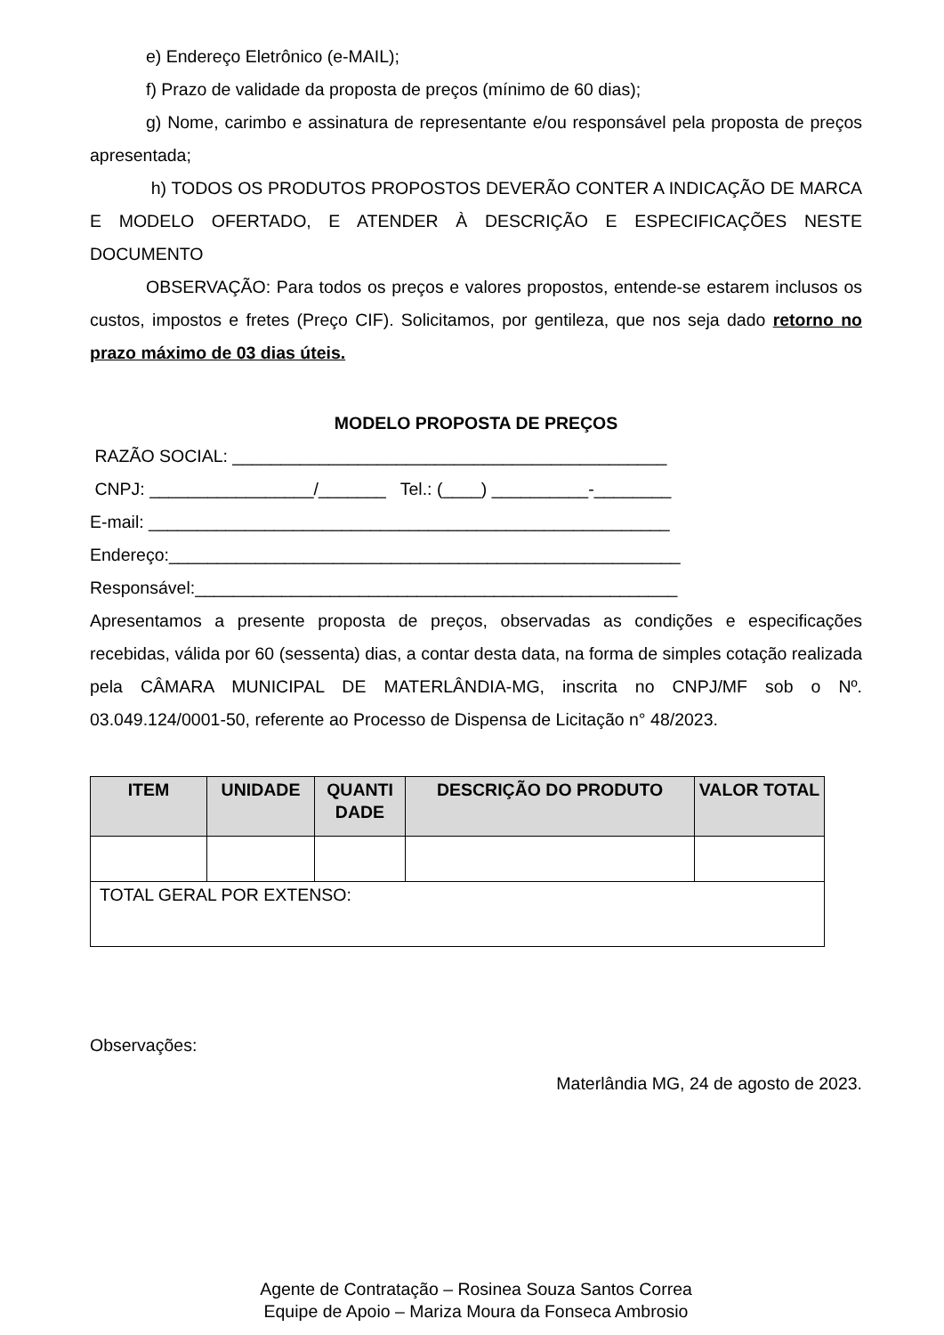e) Endereço Eletrônico (e-MAIL);
f) Prazo de validade da proposta de preços (mínimo de 60 dias);
g) Nome, carimbo e assinatura de representante e/ou responsável pela proposta de preços apresentada;
h) TODOS OS PRODUTOS PROPOSTOS DEVERÃO CONTER A INDICAÇÃO DE MARCA E MODELO OFERTADO, E ATENDER À DESCRIÇÃO E ESPECIFICAÇÕES NESTE DOCUMENTO
OBSERVAÇÃO: Para todos os preços e valores propostos, entende-se estarem inclusos os custos, impostos e fretes (Preço CIF). Solicitamos, por gentileza, que nos seja dado retorno no prazo máximo de 03 dias úteis.
MODELO PROPOSTA DE PREÇOS
RAZÃO SOCIAL: _____________________________________________
CNPJ: _________________/_______ Tel.: (____) __________-________
E-mail: ______________________________________________________
Endereço:_____________________________________________________
Responsável:__________________________________________________
Apresentamos a presente proposta de preços, observadas as condições e especificações recebidas, válida por 60 (sessenta) dias, a contar desta data, na forma de simples cotação realizada pela CÂMARA MUNICIPAL DE MATERLÂNDIA-MG, inscrita no CNPJ/MF sob o Nº. 03.049.124/0001-50, referente ao Processo de Dispensa de Licitação n° 48/2023.
| ITEM | UNIDADE | QUANTI DADE | DESCRIÇÃO DO PRODUTO | VALOR TOTAL |
| --- | --- | --- | --- | --- |
| TOTAL GERAL POR EXTENSO: | | | | |
Observações:
Materlândia MG, 24 de agosto de 2023.
Agente de Contratação – Rosinea Souza Santos Correa
Equipe de Apoio – Mariza Moura da Fonseca Ambrosio